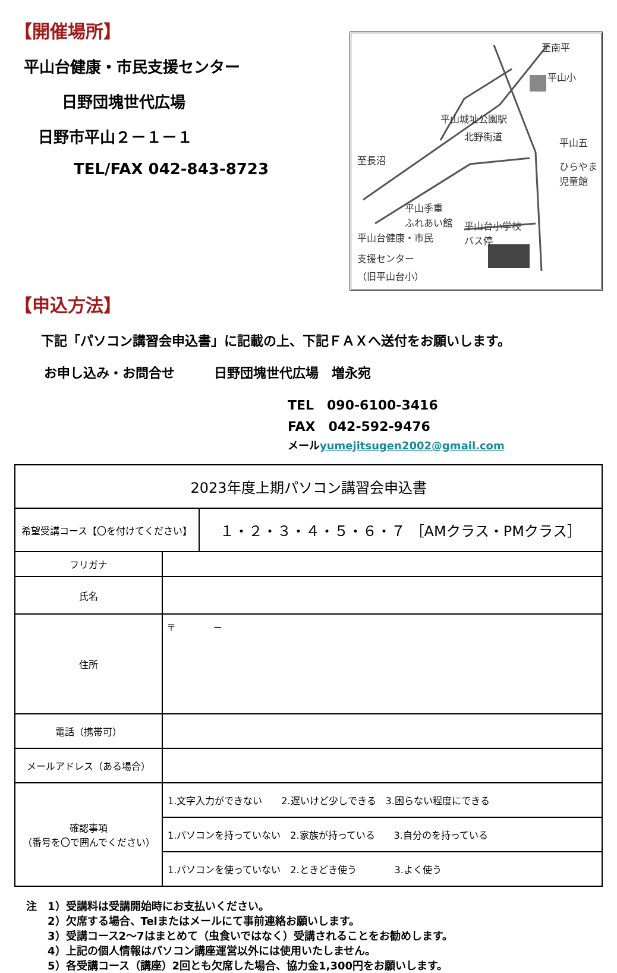【開催場所】
平山台健康・市民支援センター
日野団塊世代広場
日野市平山２－１－１
TEL/FAX 042-843-8723
至南平
平山小
平山城址公園駅
至長沼
北野街道
平山五
ひらやま
児童館
平山季重
ふれあい館
平山台小学校
バス停
平山台健康・市民
支援センター
（旧平山台小）
【申込方法】
下記「パソコン講習会申込書」に記載の上、下記ＦＡＸへ送付をお願いします。
お申し込み・お問合せ　　　日野団塊世代広場　増永宛
TEL　090-6100-3416
FAX　042-592-9476
メールyumejitsugen2002@gmail.com
| 2023年度上期パソコン講習会申込書 | | |
| 希望受講コース【〇を付けてください】 | | １・２・３・４・５・６・７ ［AMクラス・PMクラス］ |
| フリガナ | | |
| 氏名 | | |
| 住所 | 〒 － | |
| 電話（携帯可） | | |
| メールアドレス（ある場合） | | |
| 確認事項 （番号を〇で囲んでください） | 1.文字入力ができない 2.遅いけど少しできる 3.困らない程度にできる | |
| | 1.パソコンを持っていない 2.家族が持っている 3.自分のを持っている | |
| | 1.パソコンを使っていない 2.ときどき使う 3.よく使う | |
注　1）受講料は受講開始時にお支払いください。
　　2）欠席する場合、Telまたはメールにて事前連絡お願いします。
　　3）受講コース2～7はまとめて（虫食いではなく）受講されることをお勧めします。
　　4）上記の個人情報はパソコン講座運営以外には使用いたしません。
　　5）各受講コース（講座）2回とも欠席した場合、協力金1,300円をお願いします。